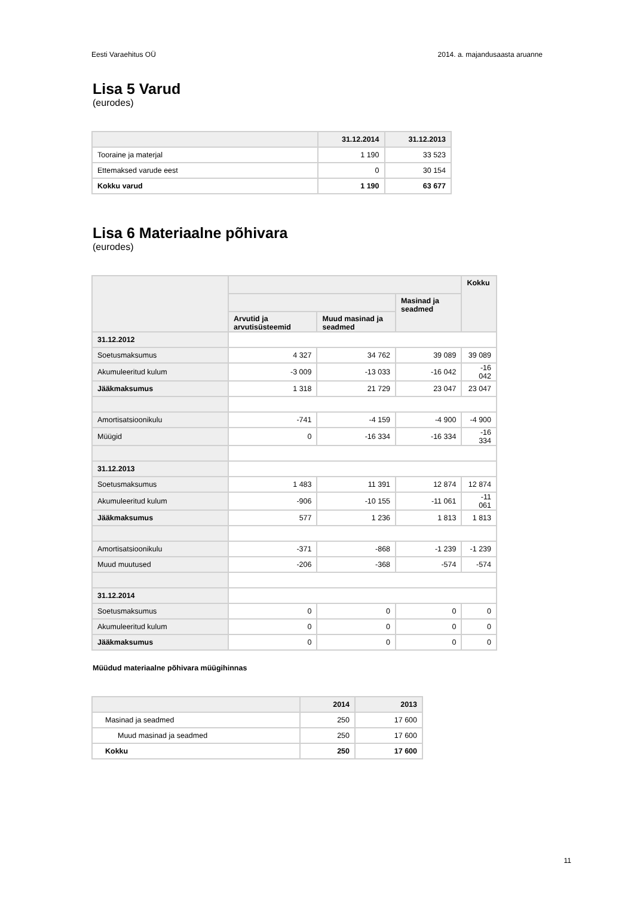Eesti Varaehitus OÜ 2014. a. majandusaasta aruanne
Lisa 5 Varud
(eurodes)
| | 31.12.2014 | 31.12.2013 |
| --- | --- | --- |
| Tooraine ja materjal | 1 190 | 33 523 |
| Ettemaksed varude eest | 0 | 30 154 |
| Kokku varud | 1 190 | 63 677 |
Lisa 6 Materiaalne põhivara
(eurodes)
| | | | | Kokku |
| --- | --- | --- | --- | --- |
| | | | Masinad ja seadmed | |
| | Arvutid ja arvutisüsteemid | Muud masinad ja seadmed | | |
| 31.12.2012 | | | | |
| Soetusmaksumus | 4 327 | 34 762 | 39 089 | 39 089 |
| Akumuleeritud kulum | -3 009 | -13 033 | -16 042 | -16 042 |
| Jääkmaksumus | 1 318 | 21 729 | 23 047 | 23 047 |
| Amortisatsioonikulu | -741 | -4 159 | -4 900 | -4 900 |
| Müügid | 0 | -16 334 | -16 334 | -16 334 |
| 31.12.2013 | | | | |
| Soetusmaksumus | 1 483 | 11 391 | 12 874 | 12 874 |
| Akumuleeritud kulum | -906 | -10 155 | -11 061 | -11 061 |
| Jääkmaksumus | 577 | 1 236 | 1 813 | 1 813 |
| Amortisatsioonikulu | -371 | -868 | -1 239 | -1 239 |
| Muud muutused | -206 | -368 | -574 | -574 |
| 31.12.2014 | | | | |
| Soetusmaksumus | 0 | 0 | 0 | 0 |
| Akumuleeritud kulum | 0 | 0 | 0 | 0 |
| Jääkmaksumus | 0 | 0 | 0 | 0 |
Müüdud materiaalne põhivara müügihinnas
| | 2014 | 2013 |
| --- | --- | --- |
| Masinad ja seadmed | 250 | 17 600 |
| Muud masinad ja seadmed | 250 | 17 600 |
| Kokku | 250 | 17 600 |
11